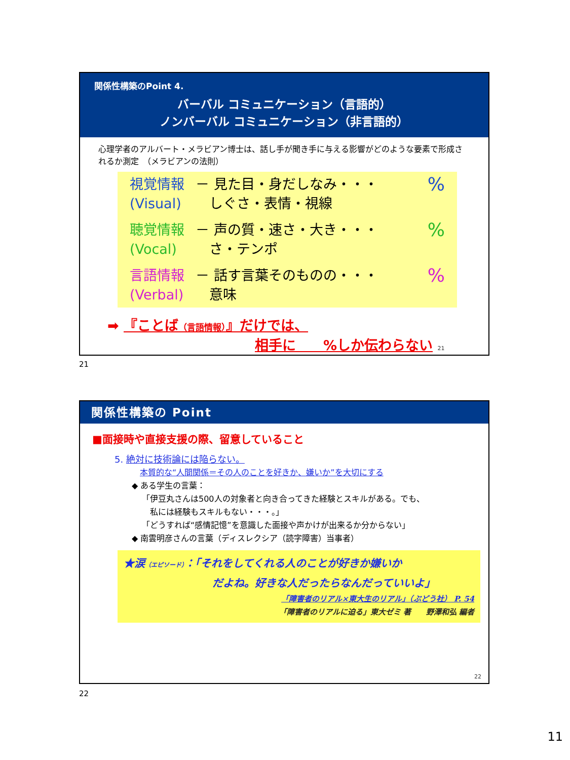関係性構築のPoint 4.
バーバル コミュニケーション（言語的）
ノンバーバル コミュニケーション（非言語的）
心理学者のアルバート・メラビアン博士は、話し手が聞き手に与える影響がどのような要素で形成されるか測定　（メラビアンの法則）
視覚情報 (Visual)
－ 見た目・身だしなみ・・・
　しぐさ・表情・視線
%
聴覚情報 (Vocal)
－ 声の質・速さ・大き・・・
　さ・テンポ
%
言語情報 (Verbal)
－ 話す言葉そのものの・・・
　意味
%
➡ 『ことば（言語情報）』だけでは、
相手に　　%しか伝わらない 21
21
関係性構築の Point
■面接時や直接支援の際、留意していること
5. 絶対に技術論には陥らない。
本質的な“人間関係＝その人のことを好きか、嫌いか”を大切にする
◆ ある学生の言葉：
「伊豆丸さんは500人の対象者と向き合ってきた経験とスキルがある。でも、
　私には経験もスキルもない・・・。」
「どうすれば“感情記憶”を意識した面接や声かけが出来るか分からない」
◆ 南雲明彦さんの言葉（ディスレクシア（読字障害）当事者）
★涙（エピソード）：「それをしてくれる人のことが好きか嫌いか
だよね。好きな人だったらなんだっていいよ」
「障害者のリアル×東大生のリアル」（ぶどう社） P. 54
「障害者のリアルに迫る」東大ゼミ 著　　野澤和弘 編者
22
22
11